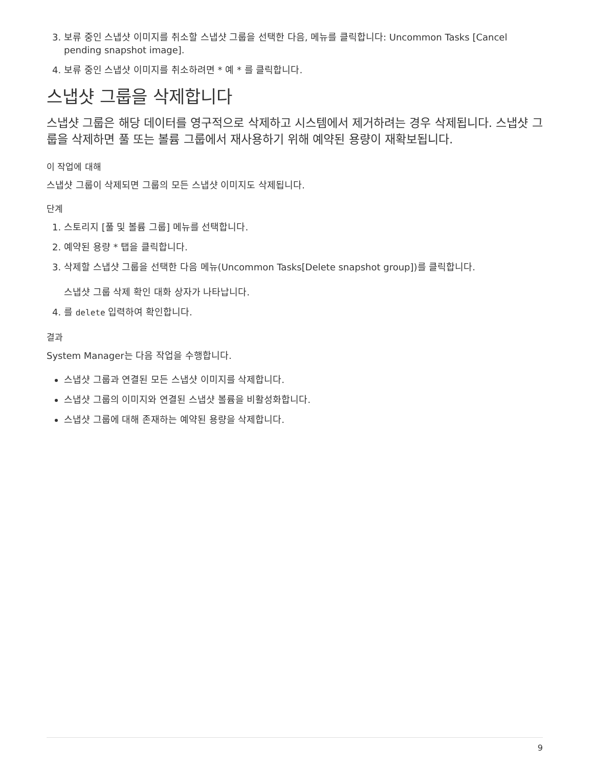3. 보류 중인 스냅샷 이미지를 취소할 스냅샷 그룹을 선택한 다음, 메뉴를 클릭합니다: Uncommon Tasks [Cancel pending snapshot image].
4. 보류 중인 스냅샷 이미지를 취소하려면 * 예 * 를 클릭합니다.
스냅샷 그룹을 삭제합니다
스냅샷 그룹은 해당 데이터를 영구적으로 삭제하고 시스템에서 제거하려는 경우 삭제됩니다. 스냅샷 그룹을 삭제하면 풀 또는 볼륨 그룹에서 재사용하기 위해 예약된 용량이 재확보됩니다.
이 작업에 대해
스냅샷 그룹이 삭제되면 그룹의 모든 스냅샷 이미지도 삭제됩니다.
단계
1. 스토리지 [풀 및 볼륨 그룹] 메뉴를 선택합니다.
2. 예약된 용량 * 탭을 클릭합니다.
3. 삭제할 스냅샷 그룹을 선택한 다음 메뉴(Uncommon Tasks[Delete snapshot group])를 클릭합니다.
스냅샷 그룹 삭제 확인 대화 상자가 나타납니다.
4. 를 delete 입력하여 확인합니다.
결과
System Manager는 다음 작업을 수행합니다.
스냅샷 그룹과 연결된 모든 스냅샷 이미지를 삭제합니다.
스냅샷 그룹의 이미지와 연결된 스냅샷 볼륨을 비활성화합니다.
스냅샷 그룹에 대해 존재하는 예약된 용량을 삭제합니다.
9